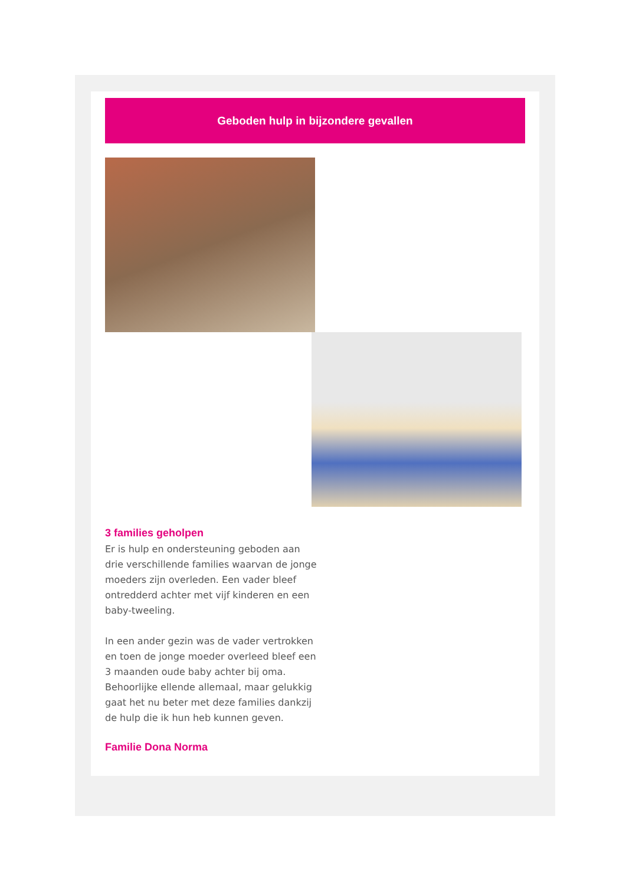Geboden hulp in bijzondere gevallen
3 families geholpen
Er is hulp en ondersteuning geboden aan drie verschillende families waarvan de jonge moeders zijn overleden. Een vader bleef ontredderd achter met vijf kinderen en een baby-tweeling.
In een ander gezin was de vader vertrokken en toen de jonge moeder overleed bleef een 3 maanden oude baby achter bij oma. Behoorlijke ellende allemaal, maar gelukkig gaat het nu beter met deze families dankzij de hulp die ik hun heb kunnen geven.
Familie Dona Norma